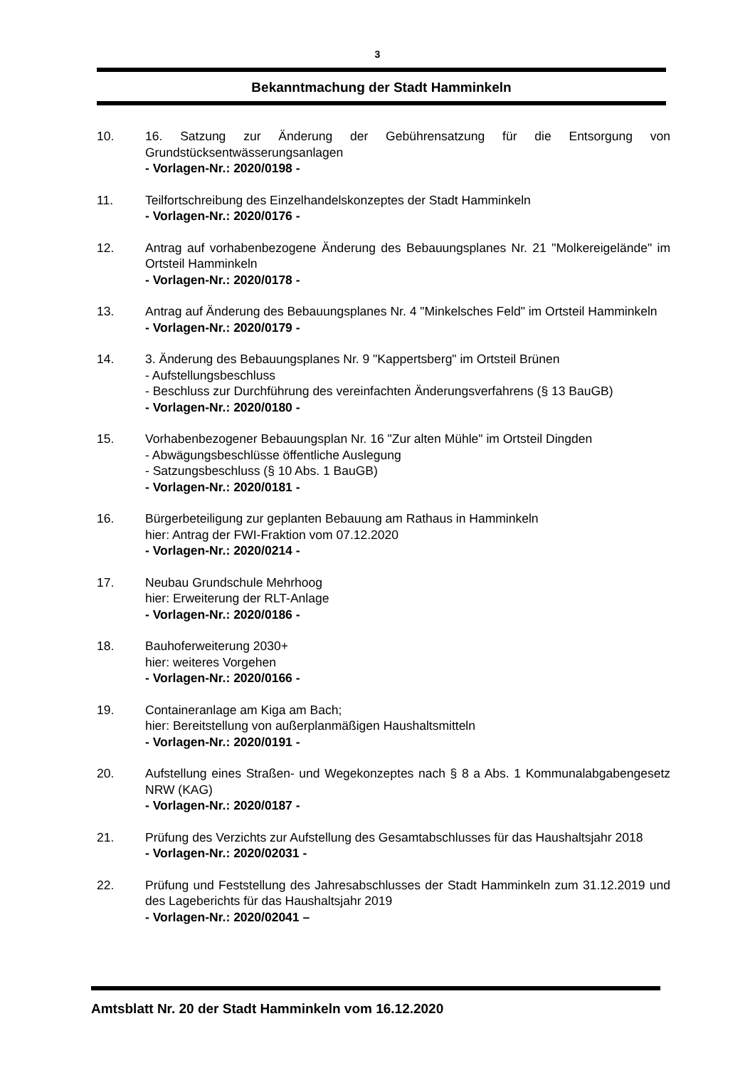3
Bekanntmachung der Stadt Hamminkeln
10. 16. Satzung zur Änderung der Gebührensatzung für die Entsorgung von Grundstücksentwässerungsanlagen
- Vorlagen-Nr.: 2020/0198 -
11. Teilfortschreibung des Einzelhandelskonzeptes der Stadt Hamminkeln
- Vorlagen-Nr.: 2020/0176 -
12. Antrag auf vorhabenbezogene Änderung des Bebauungsplanes Nr. 21 "Molkereigelände" im Ortsteil Hamminkeln
- Vorlagen-Nr.: 2020/0178 -
13. Antrag auf Änderung des Bebauungsplanes Nr. 4 "Minkelsches Feld" im Ortsteil Hamminkeln
- Vorlagen-Nr.: 2020/0179 -
14. 3. Änderung des Bebauungsplanes Nr. 9 "Kappertsberg" im Ortsteil Brünen
- Aufstellungsbeschluss
- Beschluss zur Durchführung des vereinfachten Änderungsverfahrens (§ 13 BauGB)
- Vorlagen-Nr.: 2020/0180 -
15. Vorhabenbezogener Bebauungsplan Nr. 16 "Zur alten Mühle" im Ortsteil Dingden
- Abwägungsbeschlüsse öffentliche Auslegung
- Satzungsbeschluss (§ 10 Abs. 1 BauGB)
- Vorlagen-Nr.: 2020/0181 -
16. Bürgerbeteiligung zur geplanten Bebauung am Rathaus in Hamminkeln
hier: Antrag der FWI-Fraktion vom 07.12.2020
- Vorlagen-Nr.: 2020/0214 -
17. Neubau Grundschule Mehrhoog
hier: Erweiterung der RLT-Anlage
- Vorlagen-Nr.: 2020/0186 -
18. Bauhoferweiterung 2030+
hier: weiteres Vorgehen
- Vorlagen-Nr.: 2020/0166 -
19. Containeranlage am Kiga am Bach;
hier: Bereitstellung von außerplanmäßigen Haushaltsmitteln
- Vorlagen-Nr.: 2020/0191 -
20. Aufstellung eines Straßen- und Wegekonzeptes nach § 8 a Abs. 1 Kommunalabgabengesetz NRW (KAG)
- Vorlagen-Nr.: 2020/0187 -
21. Prüfung des Verzichts zur Aufstellung des Gesamtabschlusses für das Haushaltsjahr 2018
- Vorlagen-Nr.: 2020/02031 -
22. Prüfung und Feststellung des Jahresabschlusses der Stadt Hamminkeln zum 31.12.2019 und des Lageberichts für das Haushaltsjahr 2019
- Vorlagen-Nr.: 2020/02041 –
Amtsblatt Nr. 20 der Stadt Hamminkeln vom 16.12.2020